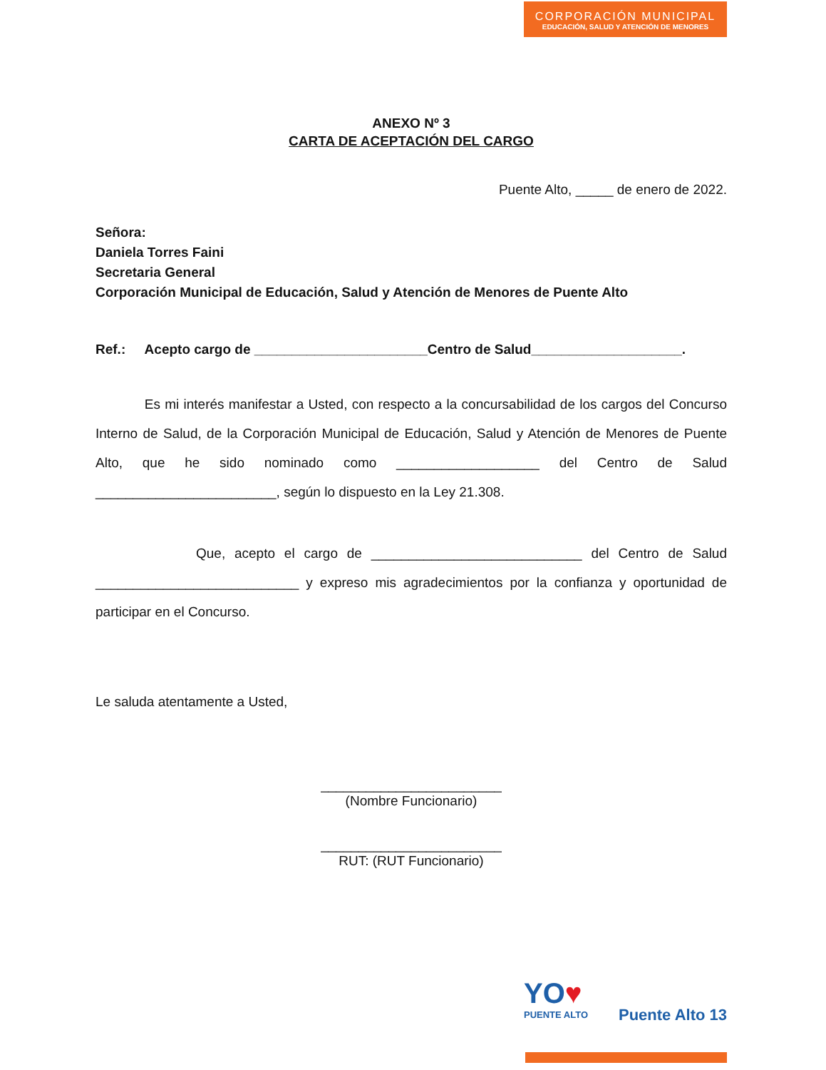CORPORACIÓN MUNICIPAL
EDUCACIÓN, SALUD Y ATENCIÓN DE MENORES
ANEXO Nº 3
CARTA DE ACEPTACIÓN DEL CARGO
Puente Alto, _____ de enero de 2022.
Señora:
Daniela Torres Faini
Secretaria General
Corporación Municipal de Educación, Salud y Atención de Menores de Puente Alto
Ref.: Acepto cargo de _______________________Centro de Salud____________________.
Es mi interés manifestar a Usted, con respecto a la concursabilidad de los cargos del Concurso Interno de Salud, de la Corporación Municipal de Educación, Salud y Atención de Menores de Puente Alto, que he sido nominado como ___________________ del Centro de Salud ________________________, según lo dispuesto en la Ley 21.308.
Que, acepto el cargo de ____________________________ del Centro de Salud ___________________________ y expreso mis agradecimientos por la confianza y oportunidad de participar en el Concurso.
Le saluda atentamente a Usted,
________________________
(Nombre Funcionario)
________________________
RUT: (RUT Funcionario)
YO♥ Puente Alto 13
PUENTE ALTO